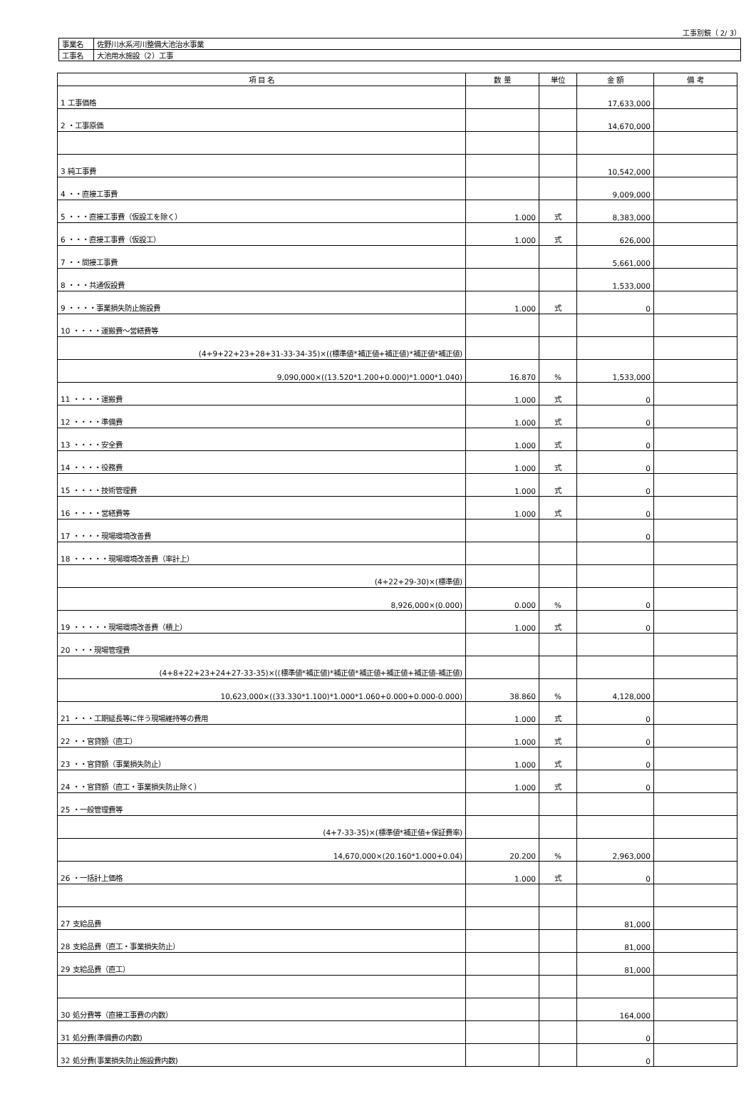工事別鏡（ 2/ 3）
| 事業名 | 佐野川水系河川整備大池治水事業 |
| 工事名 | 大池用水施設（2）工事 |
| 項 目 名 | 数 量 | 単位 | 金 額 | 備 考 |
| --- | --- | --- | --- | --- |
| 1 工事価格 | | | 17,633,000 | |
| 2 ・工事原価 | | | 14,670,000 | |
| 3 純工事費 | | | 10,542,000 | |
| 4 ・・直接工事費 | | | 9,009,000 | |
| 5 ・・・直接工事費（仮設工を除く） | 1.000 | 式 | 8,383,000 | |
| 6 ・・・直接工事費（仮設工） | 1.000 | 式 | 626,000 | |
| 7 ・・間接工事費 | | | 5,661,000 | |
| 8 ・・・共通仮設費 | | | 1,533,000 | |
| 9 ・・・・事業損失防止施設費 | 1.000 | 式 | 0 | |
| 10 ・・・・運搬費～営繕費等 | | | | |
| (4+9+22+23+28+31-33-34-35)×((標準値*補正値+補正値)*補正値*補正値) | | | | |
| 9,090,000×((13.520*1.200+0.000)*1.000*1.040) | 16.870 | % | 1,533,000 | |
| 11 ・・・・運搬費 | 1.000 | 式 | 0 | |
| 12 ・・・・準備費 | 1.000 | 式 | 0 | |
| 13 ・・・・安全費 | 1.000 | 式 | 0 | |
| 14 ・・・・役務費 | 1.000 | 式 | 0 | |
| 15 ・・・・技術管理費 | 1.000 | 式 | 0 | |
| 16 ・・・・営繕費等 | 1.000 | 式 | 0 | |
| 17 ・・・・現場環境改善費 | | | 0 | |
| 18 ・・・・・現場環境改善費（率計上） | | | | |
| (4+22+29-30)×(標準値) | | | | |
| 8,926,000×(0.000) | 0.000 | % | 0 | |
| 19 ・・・・・現場環境改善費（積上） | 1.000 | 式 | 0 | |
| 20 ・・・現場管理費 | | | | |
| (4+8+22+23+24+27-33-35)×((標準値*補正値)*補正値*補正値+補正値+補正値-補正値) | | | | |
| 10,623,000×((33.330*1.100)*1.000*1.060+0.000+0.000-0.000) | 38.860 | % | 4,128,000 | |
| 21 ・・・工期延長等に伴う現場維持等の費用 | 1.000 | 式 | 0 | |
| 22 ・・官貸額（直工） | 1.000 | 式 | 0 | |
| 23 ・・官貸額（事業損失防止） | 1.000 | 式 | 0 | |
| 24 ・・官貸額（直工・事業損失防止除く） | 1.000 | 式 | 0 | |
| 25 ・一般管理費等 | | | | |
| (4+7-33-35)×(標準値*補正値+保証費率) | | | | |
| 14,670,000×(20.160*1.000+0.04) | 20.200 | % | 2,963,000 | |
| 26 ・一括計上価格 | 1.000 | 式 | 0 | |
| 27 支給品費 | | | 81,000 | |
| 28 支給品費（直工・事業損失防止） | | | 81,000 | |
| 29 支給品費（直工） | | | 81,000 | |
| 30 処分費等（直接工事費の内数） | | | 164,000 | |
| 31 処分費(準備費の内数) | | | 0 | |
| 32 処分費(事業損失防止施設費内数) | | | 0 | |